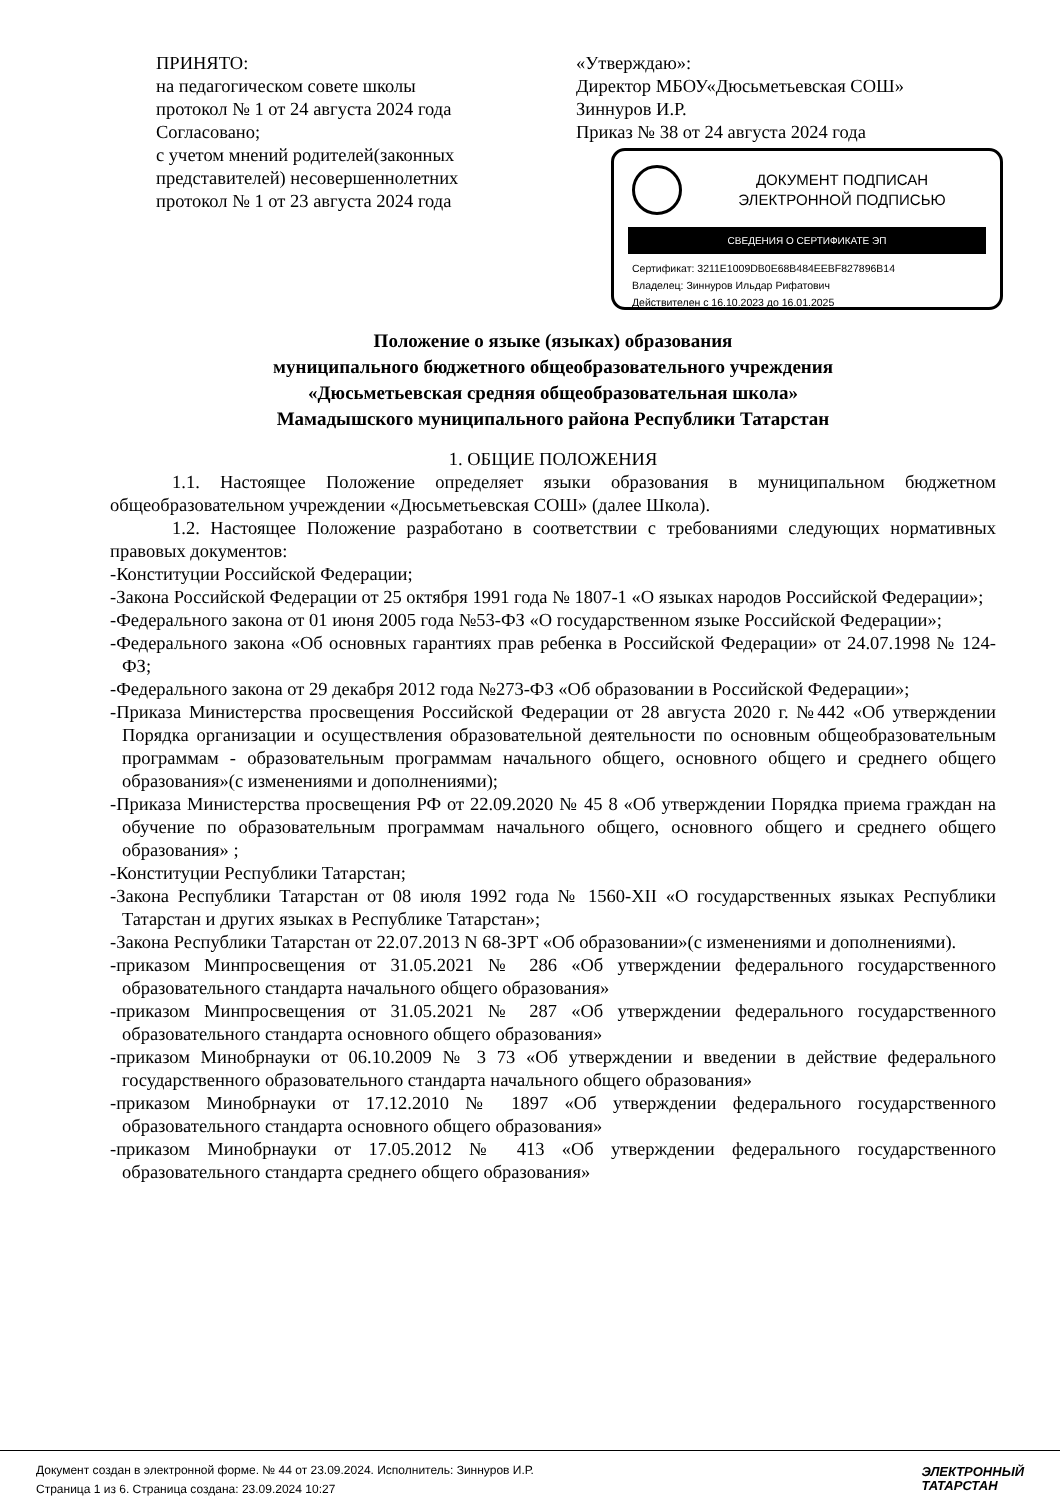ПРИНЯТО:
на педагогическом совете школы
протокол № 1 от 24 августа 2024 года
Согласовано;
с учетом мнений родителей(законных представителей) несовершеннолетних
протокол № 1 от 23 августа 2024 года
«Утверждаю»:
Директор МБОУ«Дюсьметьевская СОШ»
Зиннуров И.Р.
Приказ № 38 от 24 августа 2024 года
ДОКУМЕНТ ПОДПИСАН
ЭЛЕКТРОННОЙ ПОДПИСЬЮ
СВЕДЕНИЯ О СЕРТИФИКАТЕ ЭП
Сертификат: 3211E1009DB0E68B484EEBF827896B14
Владелец: Зиннуров Ильдар Рифатович
Действителен с 16.10.2023 до 16.01.2025
Положение о языке (языках) образования
муниципального бюджетного общеобразовательного учреждения
«Дюсьметьевская средняя общеобразовательная школа»
Мамадышского муниципального района Республики Татарстан
1. ОБЩИЕ ПОЛОЖЕНИЯ
1.1. Настоящее Положение определяет языки образования в муниципальном бюджетном общеобразовательном учреждении «Дюсьметьевская СОШ» (далее Школа).
1.2. Настоящее Положение разработано в соответствии с требованиями следующих нормативных правовых документов:
-Конституции Российской Федерации;
-Закона Российской Федерации от 25 октября 1991 года № 1807-1 «О языках народов Российской Федерации»;
-Федерального закона от 01 июня 2005 года №53-ФЗ «О государственном языке Российской Федерации»;
-Федерального закона «Об основных гарантиях прав ребенка в Российской Федерации» от 24.07.1998 № 124-ФЗ;
-Федерального закона от 29 декабря 2012 года №273-ФЗ «Об образовании в Российской Федерации»;
-Приказа Министерства просвещения Российской Федерации от 28 августа 2020 г. №442 «Об утверждении Порядка организации и осуществления образовательной деятельности по основным общеобразовательным программам - образовательным программам начального общего, основного общего и среднего общего образования»(с изменениями и дополнениями);
-Приказа Министерства просвещения РФ от 22.09.2020 № 45 8 «Об утверждении Порядка приема граждан на обучение по образовательным программам начального общего, основного общего и среднего общего образования» ;
-Конституции Республики Татарстан;
-Закона Республики Татарстан от 08 июля 1992 года № 1560-XII «О государственных языках Республики Татарстан и других языках в Республике Татарстан»;
-Закона Республики Татарстан от 22.07.2013 N 68-ЗРТ «Об образовании»(с изменениями и дополнениями).
-приказом Минпросвещения от 31.05.2021 № 286 «Об утверждении федерального государственного образовательного стандарта начального общего образования»
-приказом Минпросвещения от 31.05.2021 № 287 «Об утверждении федерального государственного образовательного стандарта основного общего образования»
-приказом Минобрнауки от 06.10.2009 № 3 73 «Об утверждении и введении в действие федерального государственного образовательного стандарта начального общего образования»
-приказом Минобрнауки от 17.12.2010 № 1897 «Об утверждении федерального государственного образовательного стандарта основного общего образования»
-приказом Минобрнауки от 17.05.2012 № 413 «Об утверждении федерального государственного образовательного стандарта среднего общего образования»
Документ создан в электронной форме. № 44 от 23.09.2024. Исполнитель: Зиннуров И.Р.
Страница 1 из 6. Страница создана: 23.09.2024 10:27
ЭЛЕКТРОННЫЙ
ТАТАРСТАН